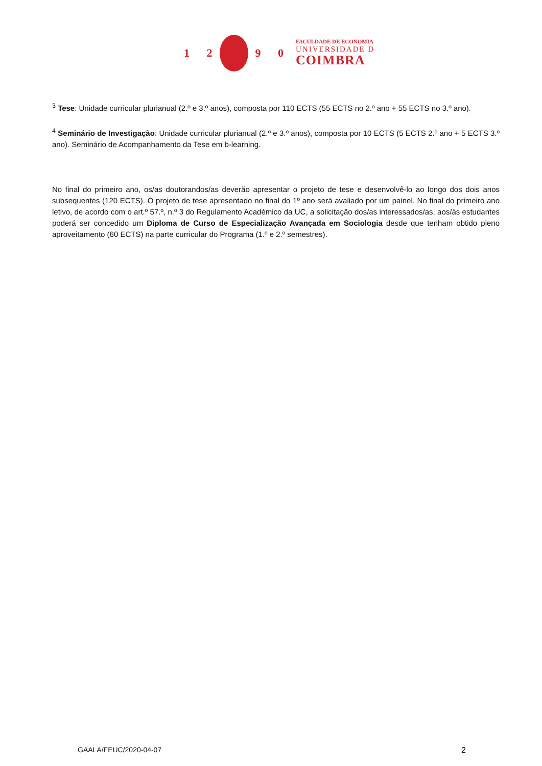1 2 9 0
FACULDADE DE ECONOMIA
UNIVERSIDADE D
COIMBRA
<sup>3</sup> Tese: Unidade curricular plurianual (2.º e 3.º anos), composta por 110 ECTS (55 ECTS no 2.º ano + 55 ECTS no 3.º ano).
<sup>4</sup> Seminário de Investigação: Unidade curricular plurianual (2.º e 3.º anos), composta por 10 ECTS (5 ECTS 2.º ano + 5 ECTS 3.º ano). Seminário de Acompanhamento da Tese em b-learning.
No final do primeiro ano, os/as doutorandos/as deverão apresentar o projeto de tese e desenvolvê-lo ao longo dos dois anos subsequentes (120 ECTS). O projeto de tese apresentado no final do 1º ano será avaliado por um painel. No final do primeiro ano letivo, de acordo com o art.º 57.º, n.º 3 do Regulamento Académico da UC, a solicitação dos/as interessados/as, aos/às estudantes poderá ser concedido um Diploma de Curso de Especialização Avançada em Sociologia desde que tenham obtido pleno aproveitamento (60 ECTS) na parte curricular do Programa (1.º e 2.º semestres).
GAALA/FEUC/2020-04-07 2